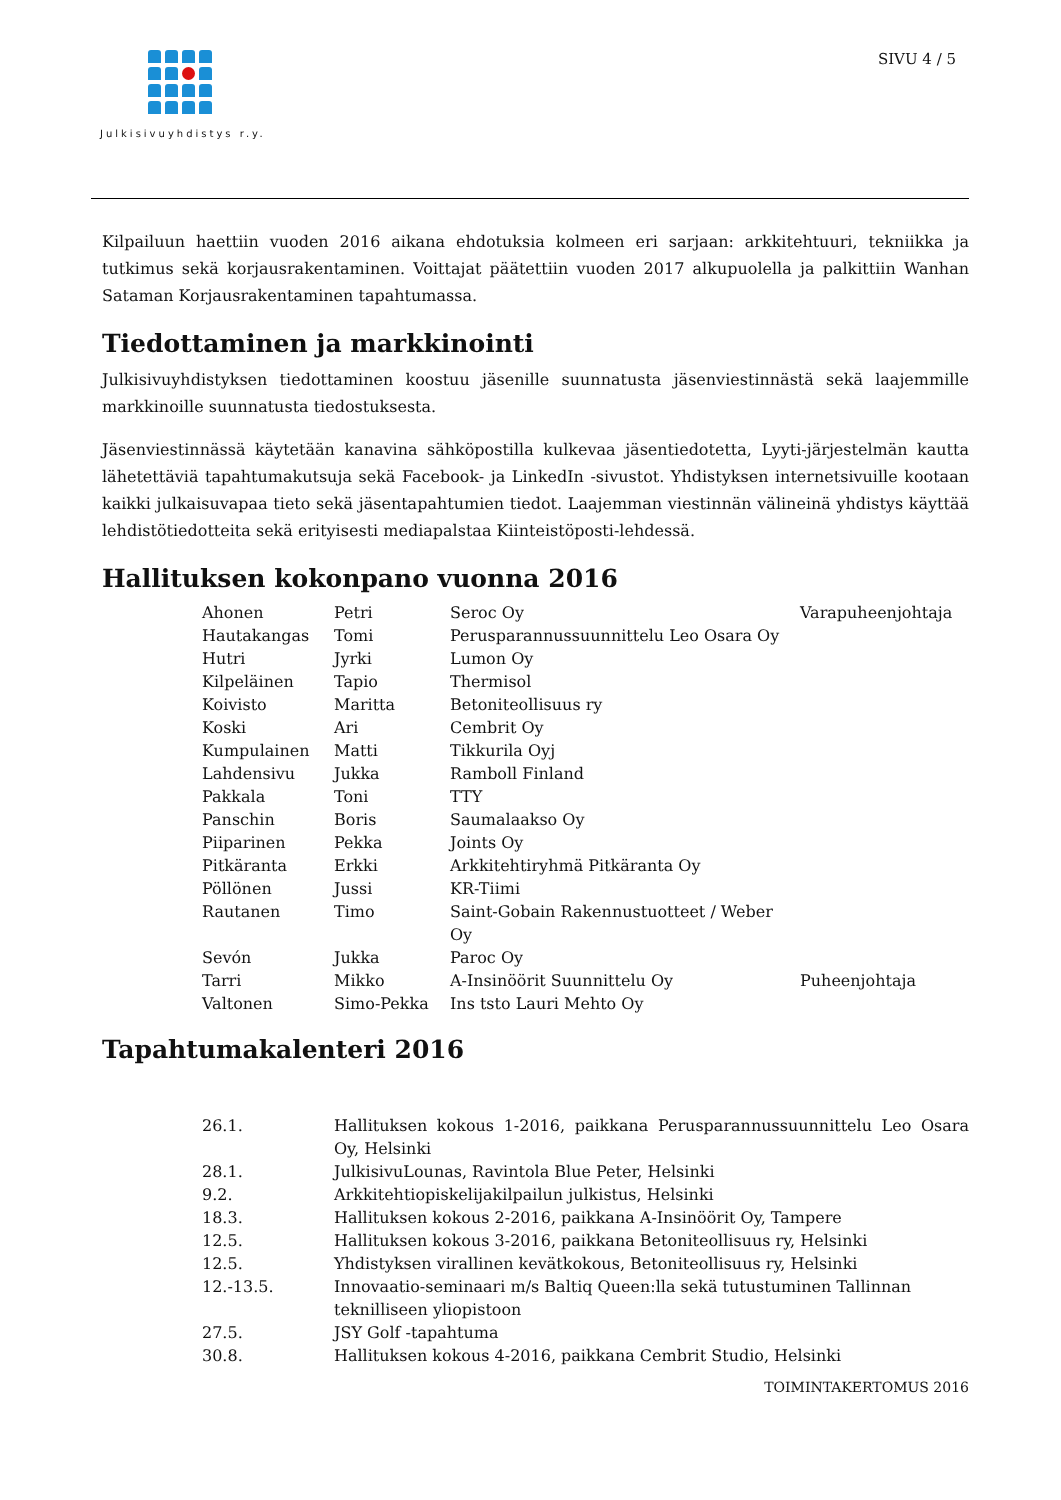Julkisivuyhdistys r.y.
SIVU 4 / 5
Kilpailuun haettiin vuoden 2016 aikana ehdotuksia kolmeen eri sarjaan: arkkitehtuuri, tekniikka ja tutkimus sekä korjausrakentaminen. Voittajat päätettiin vuoden 2017 alkupuolella ja palkittiin Wanhan Sataman Korjausrakentaminen tapahtumassa.
Tiedottaminen ja markkinointi
Julkisivuyhdistyksen tiedottaminen koostuu jäsenille suunnatusta jäsenviestinnästä sekä laajemmille markkinoille suunnatusta tiedostuksesta.
Jäsenviestinnässä käytetään kanavina sähköpostilla kulkevaa jäsentiedotetta, Lyyti-järjestelmän kautta lähetettäviä tapahtumakutsuja sekä Facebook- ja LinkedIn -sivustot. Yhdistyksen internetsivuille kootaan kaikki julkaisuvapaa tieto sekä jäsentapahtumien tiedot. Laajemman viestinnän välineinä yhdistys käyttää lehdistötiedotteita sekä erityisesti mediapalstaa Kiinteistöposti-lehdessä.
Hallituksen kokonpano vuonna 2016
| Ahonen | Petri | Seroc Oy | Varapuheenjohtaja |
| Hautakangas | Tomi | Perusparannussuunnittelu Leo Osara Oy | |
| Hutri | Jyrki | Lumon Oy | |
| Kilpeläinen | Tapio | Thermisol | |
| Koivisto | Maritta | Betoniteollisuus ry | |
| Koski | Ari | Cembrit Oy | |
| Kumpulainen | Matti | Tikkurila Oyj | |
| Lahdensivu | Jukka | Ramboll Finland | |
| Pakkala | Toni | TTY | |
| Panschin | Boris | Saumalaakso Oy | |
| Piiparinen | Pekka | Joints Oy | |
| Pitkäranta | Erkki | Arkkitehtiryhmä Pitkäranta Oy | |
| Pöllönen | Jussi | KR-Tiimi | |
| Rautanen | Timo | Saint-Gobain Rakennustuotteet / Weber Oy | |
| Sevón | Jukka | Paroc Oy | |
| Tarri | Mikko | A-Insinöörit Suunnittelu Oy | Puheenjohtaja |
| Valtonen | Simo-Pekka | Ins tsto Lauri Mehto Oy | |
Tapahtumakalenteri 2016
| 26.1. | Hallituksen kokous 1-2016, paikkana Perusparannussuunnittelu Leo Osara Oy, Helsinki |
| 28.1. | JulkisivuLounas, Ravintola Blue Peter, Helsinki |
| 9.2. | Arkkitehtiopiskelijakilpailun julkistus, Helsinki |
| 18.3. | Hallituksen kokous 2-2016, paikkana A-Insinöörit Oy, Tampere |
| 12.5. | Hallituksen kokous 3-2016, paikkana Betoniteollisuus ry, Helsinki |
| 12.5. | Yhdistyksen virallinen kevätkokous, Betoniteollisuus ry, Helsinki |
| 12.-13.5. | Innovaatio-seminaari m/s Baltiq Queen:lla sekä tutustuminen Tallinnan teknilliseen yliopistoon |
| 27.5. | JSY Golf -tapahtuma |
| 30.8. | Hallituksen kokous 4-2016, paikkana Cembrit Studio, Helsinki |
TOIMINTAKERTOMUS 2016